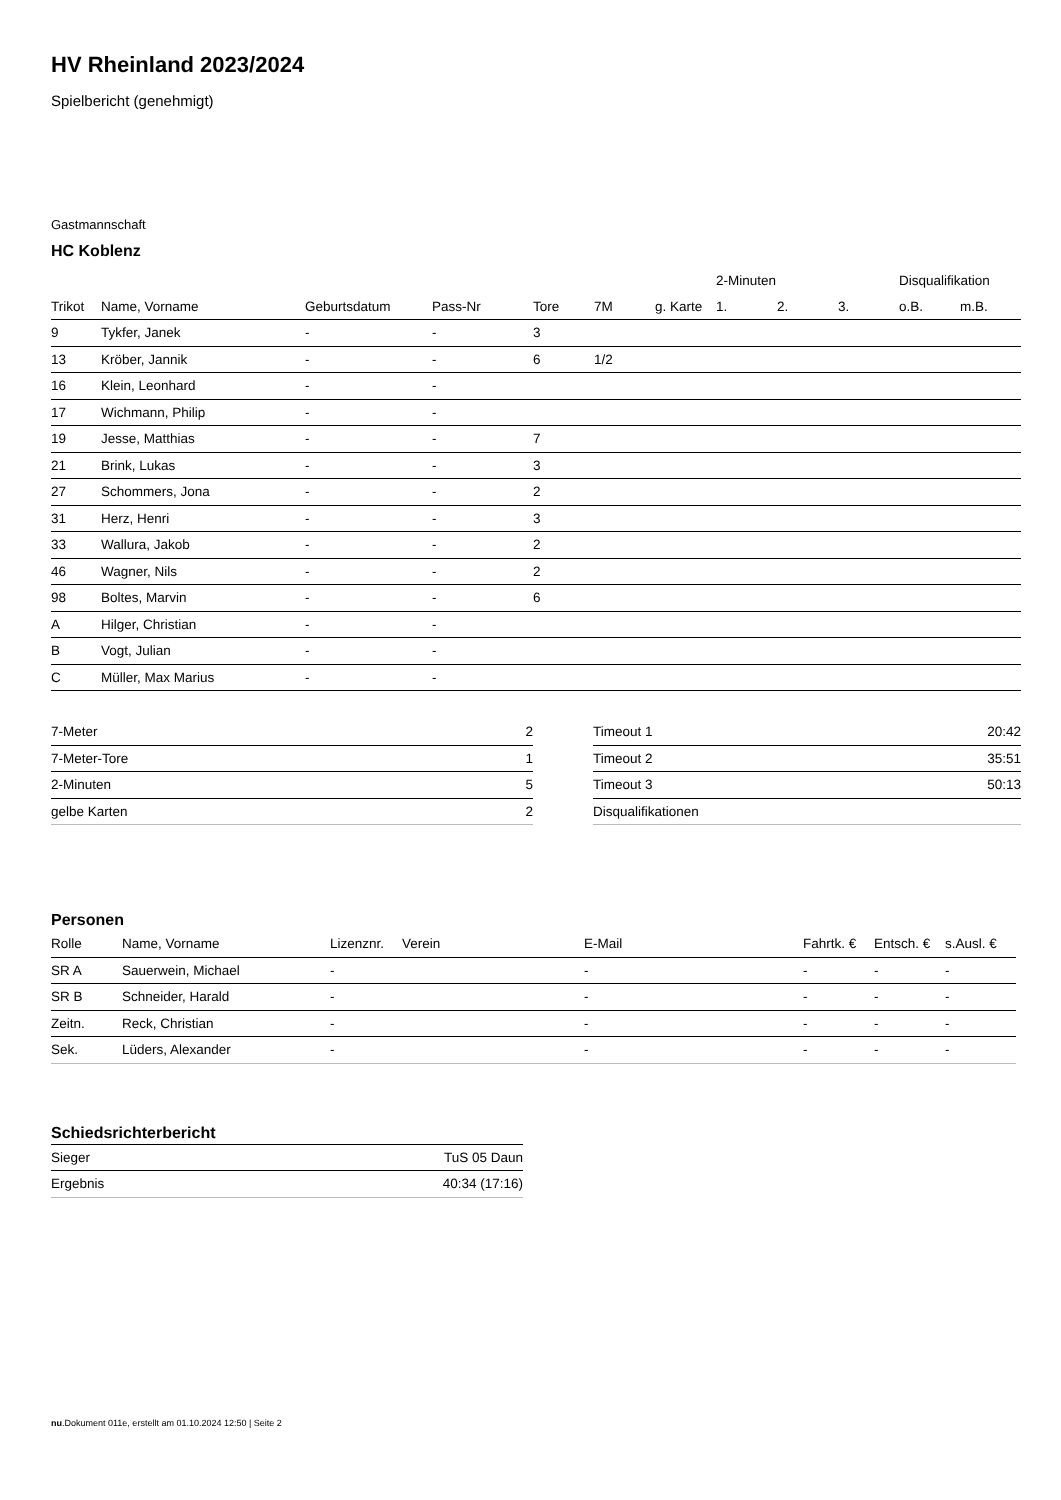HV Rheinland 2023/2024
Spielbericht (genehmigt)
Gastmannschaft
HC Koblenz
| | | | | | | | 2-Minuten | | | Disqualifikation | |
| --- | --- | --- | --- | --- | --- | --- | --- | --- | --- | --- | --- |
| Trikot | Name, Vorname | Geburtsdatum | Pass-Nr | Tore | 7M | g. Karte | 1. | 2. | 3. | o.B. | m.B. |
| 9 | Tykfer, Janek | - | - | 3 | | | | | | | |
| 13 | Kröber, Jannik | - | - | 6 | 1/2 | | | | | | |
| 16 | Klein, Leonhard | - | - | | | | | | | | |
| 17 | Wichmann, Philip | - | - | | | | | | | | |
| 19 | Jesse, Matthias | - | - | 7 | | | | | | | |
| 21 | Brink, Lukas | - | - | 3 | | | | | | | |
| 27 | Schommers, Jona | - | - | 2 | | | | | | | |
| 31 | Herz, Henri | - | - | 3 | | | | | | | |
| 33 | Wallura, Jakob | - | - | 2 | | | | | | | |
| 46 | Wagner, Nils | - | - | 2 | | | | | | | |
| 98 | Boltes, Marvin | - | - | 6 | | | | | | | |
| A | Hilger, Christian | - | - | | | | | | | | |
| B | Vogt, Julian | - | - | | | | | | | | |
| C | Müller, Max Marius | - | - | | | | | | | | |
| 7-Meter | 2 |
| 7-Meter-Tore | 1 |
| 2-Minuten | 5 |
| gelbe Karten | 2 |
| Timeout 1 | 20:42 |
| Timeout 2 | 35:51 |
| Timeout 3 | 50:13 |
| Disqualifikationen | |
Personen
| Rolle | Name, Vorname | Lizenznr. | Verein | E-Mail | Fahrtk. € | Entsch. € | s.Ausl. € |
| --- | --- | --- | --- | --- | --- | --- | --- |
| SR A | Sauerwein, Michael | - | | - | - | - | - |
| SR B | Schneider, Harald | - | | - | - | - | - |
| Zeitn. | Reck, Christian | - | | - | - | - | - |
| Sek. | Lüders, Alexander | - | | - | - | - | - |
Schiedsrichterbericht
| Sieger | TuS 05 Daun |
| Ergebnis | 40:34 (17:16) |
nu.Dokument 011e, erstellt am 01.10.2024 12:50 | Seite 2